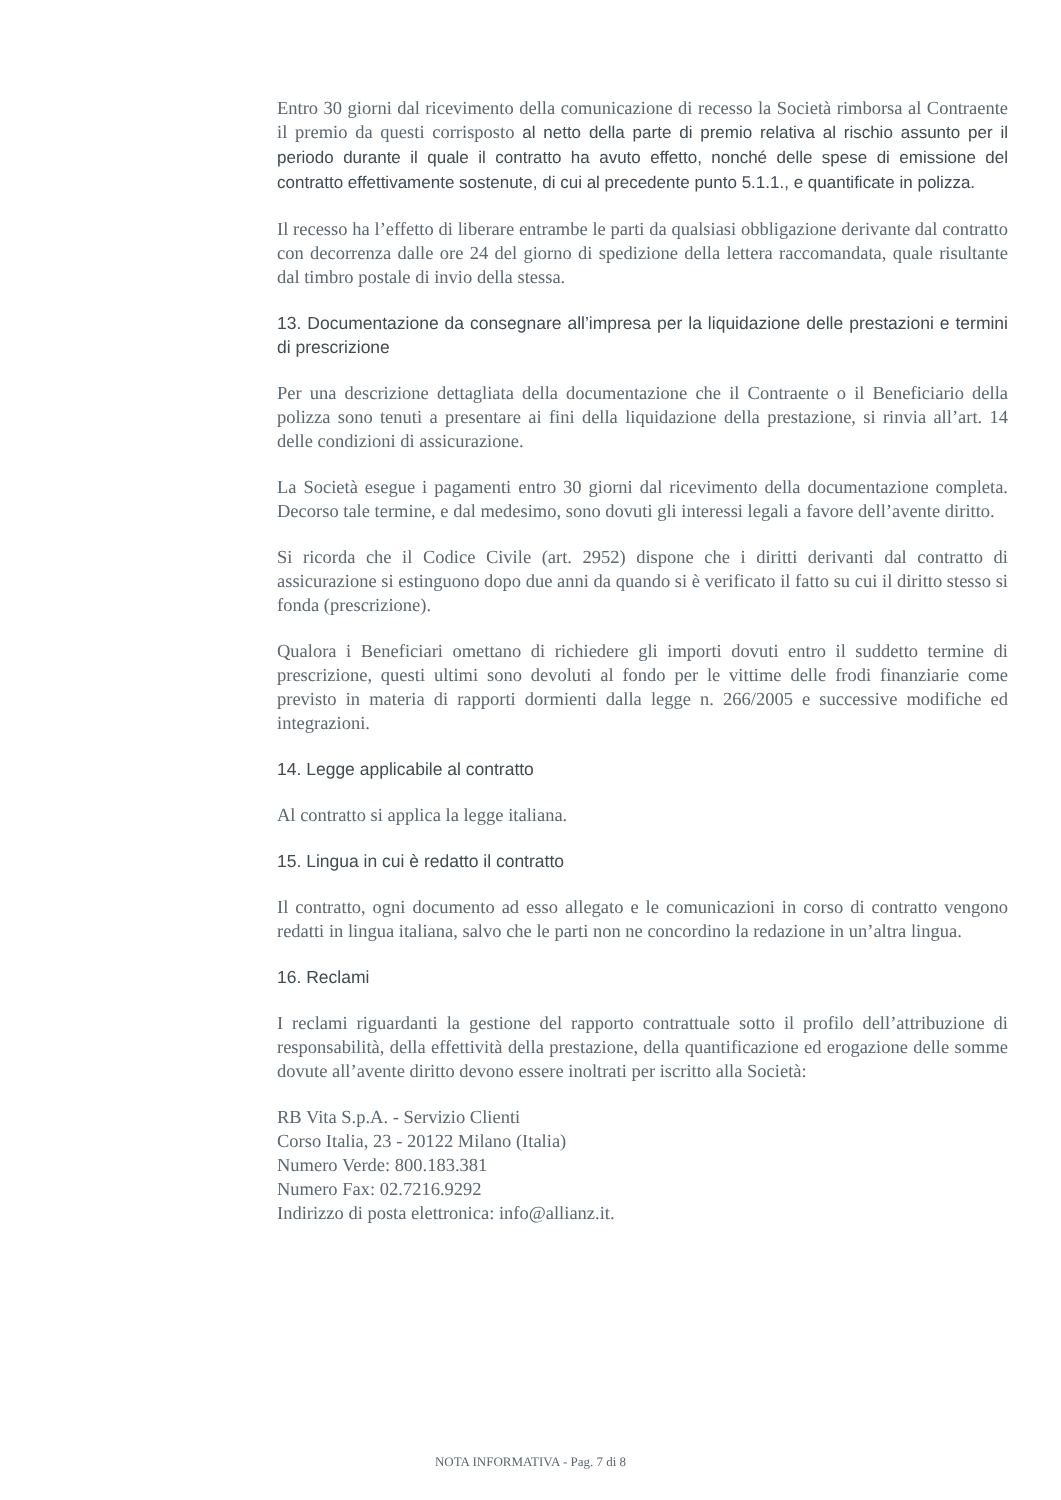Entro 30 giorni dal ricevimento della comunicazione di recesso la Società rimborsa al Contraente il premio da questi corrisposto al netto della parte di premio relativa al rischio assunto per il periodo durante il quale il contratto ha avuto effetto, nonché delle spese di emissione del contratto effettivamente sostenute, di cui al precedente punto 5.1.1., e quantificate in polizza.
Il recesso ha l’effetto di liberare entrambe le parti da qualsiasi obbligazione derivante dal contratto con decorrenza dalle ore 24 del giorno di spedizione della lettera raccomandata, quale risultante dal timbro postale di invio della stessa.
13. Documentazione da consegnare all’impresa per la liquidazione delle prestazioni e termini di prescrizione
Per una descrizione dettagliata della documentazione che il Contraente o il Beneficiario della polizza sono tenuti a presentare ai fini della liquidazione della prestazione, si rinvia all’art. 14 delle condizioni di assicurazione.
La Società esegue i pagamenti entro 30 giorni dal ricevimento della documentazione completa. Decorso tale termine, e dal medesimo, sono dovuti gli interessi legali a favore dell’avente diritto.
Si ricorda che il Codice Civile (art. 2952) dispone che i diritti derivanti dal contratto di assicurazione si estinguono dopo due anni da quando si è verificato il fatto su cui il diritto stesso si fonda (prescrizione).
Qualora i Beneficiari omettano di richiedere gli importi dovuti entro il suddetto termine di prescrizione, questi ultimi sono devoluti al fondo per le vittime delle frodi finanziarie come previsto in materia di rapporti dormienti dalla legge n. 266/2005 e successive modifiche ed integrazioni.
14. Legge applicabile al contratto
Al contratto si applica la legge italiana.
15. Lingua in cui è redatto il contratto
Il contratto, ogni documento ad esso allegato e le comunicazioni in corso di contratto vengono redatti in lingua italiana, salvo che le parti non ne concordino la redazione in un’altra lingua.
16. Reclami
I reclami riguardanti la gestione del rapporto contrattuale sotto il profilo dell’attribuzione di responsabilità, della effettività della prestazione, della quantificazione ed erogazione delle somme dovute all’avente diritto devono essere inoltrati per iscritto alla Società:
RB Vita S.p.A. - Servizio Clienti
Corso Italia, 23 - 20122 Milano (Italia)
Numero Verde: 800.183.381
Numero Fax: 02.7216.9292
Indirizzo di posta elettronica: info@allianz.it.
NOTA INFORMATIVA - Pag. 7 di 8